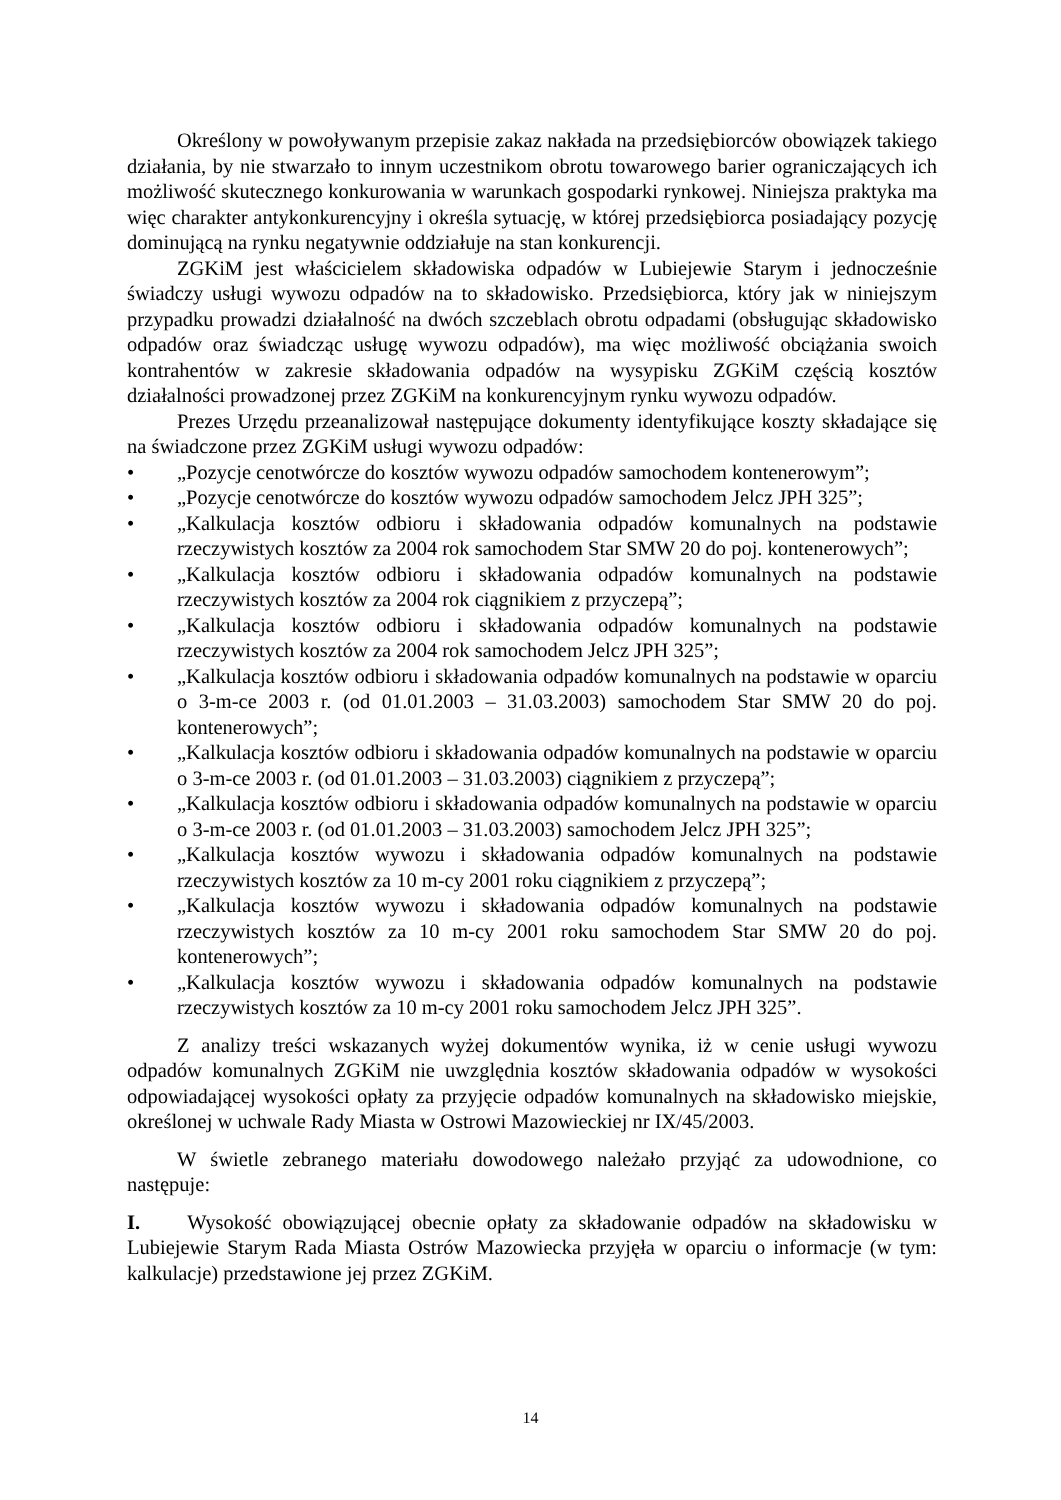Określony w powoływanym przepisie zakaz nakłada na przedsiębiorców obowiązek takiego działania, by nie stwarzało to innym uczestnikom obrotu towarowego barier ograniczających ich możliwość skutecznego konkurowania w warunkach gospodarki rynkowej. Niniejsza praktyka ma więc charakter antykonkurencyjny i określa sytuację, w której przedsiębiorca posiadający pozycję dominującą na rynku negatywnie oddziałuje na stan konkurencji.
ZGKiM jest właścicielem składowiska odpadów w Lubiejewie Starym i jednocześnie świadczy usługi wywozu odpadów na to składowisko. Przedsiębiorca, który jak w niniejszym przypadku prowadzi działalność na dwóch szczeblach obrotu odpadami (obsługując składowisko odpadów oraz świadcząc usługę wywozu odpadów), ma więc możliwość obciążania swoich kontrahentów w zakresie składowania odpadów na wysypisku ZGKiM częścią kosztów działalności prowadzonej przez ZGKiM na konkurencyjnym rynku wywozu odpadów.
Prezes Urzędu przeanalizował następujące dokumenty identyfikujące koszty składające się na świadczone przez ZGKiM usługi wywozu odpadów:
• „Pozycje cenotwórcze do kosztów wywozu odpadów samochodem kontenerowym”;
• „Pozycje cenotwórcze do kosztów wywozu odpadów samochodem Jelcz JPH 325”;
• „Kalkulacja kosztów odbioru i składowania odpadów komunalnych na podstawie rzeczywistych kosztów za 2004 rok samochodem Star SMW 20 do poj. kontenerowych”;
• „Kalkulacja kosztów odbioru i składowania odpadów komunalnych na podstawie rzeczywistych kosztów za 2004 rok ciągnikiem z przyczepą”;
• „Kalkulacja kosztów odbioru i składowania odpadów komunalnych na podstawie rzeczywistych kosztów za 2004 rok samochodem Jelcz JPH 325”;
• „Kalkulacja kosztów odbioru i składowania odpadów komunalnych na podstawie w oparciu o 3-m-ce 2003 r. (od 01.01.2003 – 31.03.2003) samochodem Star SMW 20 do poj. kontenerowych”;
• „Kalkulacja kosztów odbioru i składowania odpadów komunalnych na podstawie w oparciu o 3-m-ce 2003 r. (od 01.01.2003 – 31.03.2003) ciągnikiem z przyczepą”;
• „Kalkulacja kosztów odbioru i składowania odpadów komunalnych na podstawie w oparciu o 3-m-ce 2003 r. (od 01.01.2003 – 31.03.2003) samochodem Jelcz JPH 325”;
• „Kalkulacja kosztów wywozu i składowania odpadów komunalnych na podstawie rzeczywistych kosztów za 10 m-cy 2001 roku ciągnikiem z przyczepą”;
• „Kalkulacja kosztów wywozu i składowania odpadów komunalnych na podstawie rzeczywistych kosztów za 10 m-cy 2001 roku samochodem Star SMW 20 do poj. kontenerowych”;
• „Kalkulacja kosztów wywozu i składowania odpadów komunalnych na podstawie rzeczywistych kosztów za 10 m-cy 2001 roku samochodem Jelcz JPH 325”.
Z analizy treści wskazanych wyżej dokumentów wynika, iż w cenie usługi wywozu odpadów komunalnych ZGKiM nie uwzględnia kosztów składowania odpadów w wysokości odpowiadającej wysokości opłaty za przyjęcie odpadów komunalnych na składowisko miejskie, określonej w uchwale Rady Miasta w Ostrowi Mazowieckiej nr IX/45/2003.
W świetle zebranego materiału dowodowego należało przyjąć za udowodnione, co następuje:
I. Wysokość obowiązującej obecnie opłaty za składowanie odpadów na składowisku w Lubiejewie Starym Rada Miasta Ostrów Mazowiecka przyjęła w oparciu o informacje (w tym: kalkulacje) przedstawione jej przez ZGKiM.
14